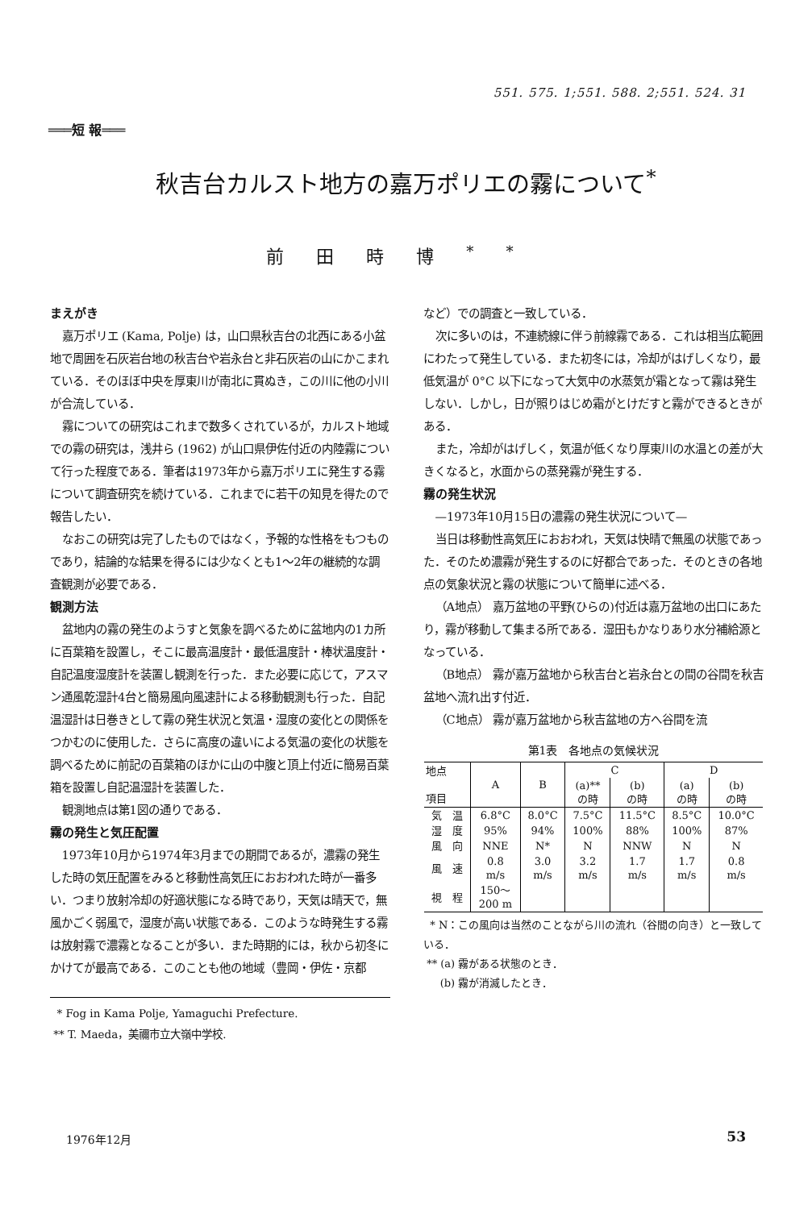551. 575. 1;551. 588. 2;551. 524. 31
═══短 報═══
秋吉台カルスト地方の嘉万ポリエの霧について<sup>*</sup>
前田時博<sup>**</sup>
まえがき
嘉万ポリエ (Kama, Polje) は，山口県秋吉台の北西にある小盆地で周囲を石灰岩台地の秋吉台や岩永台と非石灰岩の山にかこまれている．そのほぼ中央を厚東川が南北に貫ぬき，この川に他の小川が合流している．
霧についての研究はこれまで数多くされているが，カルスト地域での霧の研究は，浅井ら (1962) が山口県伊佐付近の内陸霧について行った程度である．筆者は1973年から嘉万ポリエに発生する霧について調査研究を続けている．これまでに若干の知見を得たので報告したい．
なおこの研究は完了したものではなく，予報的な性格をもつものであり，結論的な結果を得るには少なくとも1～2年の継続的な調査観測が必要である．
観測方法
盆地内の霧の発生のようすと気象を調べるために盆地内の1カ所に百葉箱を設置し，そこに最高温度計・最低温度計・棒状温度計・自記温度湿度計を装置し観測を行った．また必要に応じて，アスマン通風乾湿計4台と簡易風向風速計による移動観測も行った．自記温湿計は日巻きとして霧の発生状況と気温・湿度の変化との関係をつかむのに使用した．さらに高度の違いによる気温の変化の状態を調べるために前記の百葉箱のほかに山の中腹と頂上付近に簡易百葉箱を設置し自記温湿計を装置した．
観測地点は第1図の通りである．
霧の発生と気圧配置
1973年10月から1974年3月までの期間であるが，濃霧の発生した時の気圧配置をみると移動性高気圧におおわれた時が一番多い．つまり放射冷却の好適状態になる時であり，天気は晴天で，無風かごく弱風で，湿度が高い状態である．このような時発生する霧は放射霧で濃霧となることが多い．また時期的には，秋から初冬にかけてが最高である．このことも他の地域（豊岡・伊佐・京都
* Fog in Kama Polje, Yamaguchi Prefecture.
** T. Maeda，美禰市立大嶺中学校.
など）での調査と一致している．
次に多いのは，不連続線に伴う前線霧である．これは相当広範囲にわたって発生している．また初冬には，冷却がはげしくなり，最低気温が 0°C 以下になって大気中の水蒸気が霜となって霧は発生しない．しかし，日が照りはじめ霜がとけだすと霧ができるときがある．
また，冷却がはげしく，気温が低くなり厚東川の水温との差が大きくなると，水面からの蒸発霧が発生する．
霧の発生状況
—1973年10月15日の濃霧の発生状況について—
当日は移動性高気圧におおわれ，天気は快晴で無風の状態であった．そのため濃霧が発生するのに好都合であった．そのときの各地点の気象状況と霧の状態について簡単に述べる．
（A地点） 嘉万盆地の平野(ひらの)付近は嘉万盆地の出口にあたり，霧が移動して集まる所である．湿田もかなりあり水分補給源となっている．
（B地点） 霧が嘉万盆地から秋吉台と岩永台との間の谷間を秋吉盆地へ流れ出す付近．
（C地点） 霧が嘉万盆地から秋吉盆地の方へ谷間を流
第1表 各地点の気候状況
| 地点 項目 | A | B | C | | D | |
| --- | --- | --- | --- | --- | --- | --- |
| | | | (a)** の時 | (b) の時 | (a) の時 | (b) の時 |
| 気 温 | 6.8°C | 8.0°C | 7.5°C | 11.5°C | 8.5°C | 10.0°C |
| 湿 度 | 95% | 94% | 100% | 88% | 100% | 87% |
| 風 向 | NNE | N* | N | NNW | N | N |
| 風 速 | 0.8 m/s | 3.0 m/s | 3.2 m/s | 1.7 m/s | 1.7 m/s | 0.8 m/s |
| 視 程 | 150～ 200 m | | | | | |
* N：この風向は当然のことながら川の流れ（谷間の向き）と一致している．
** (a) 霧がある状態のとき．
(b) 霧が消滅したとき．
1976年12月 53